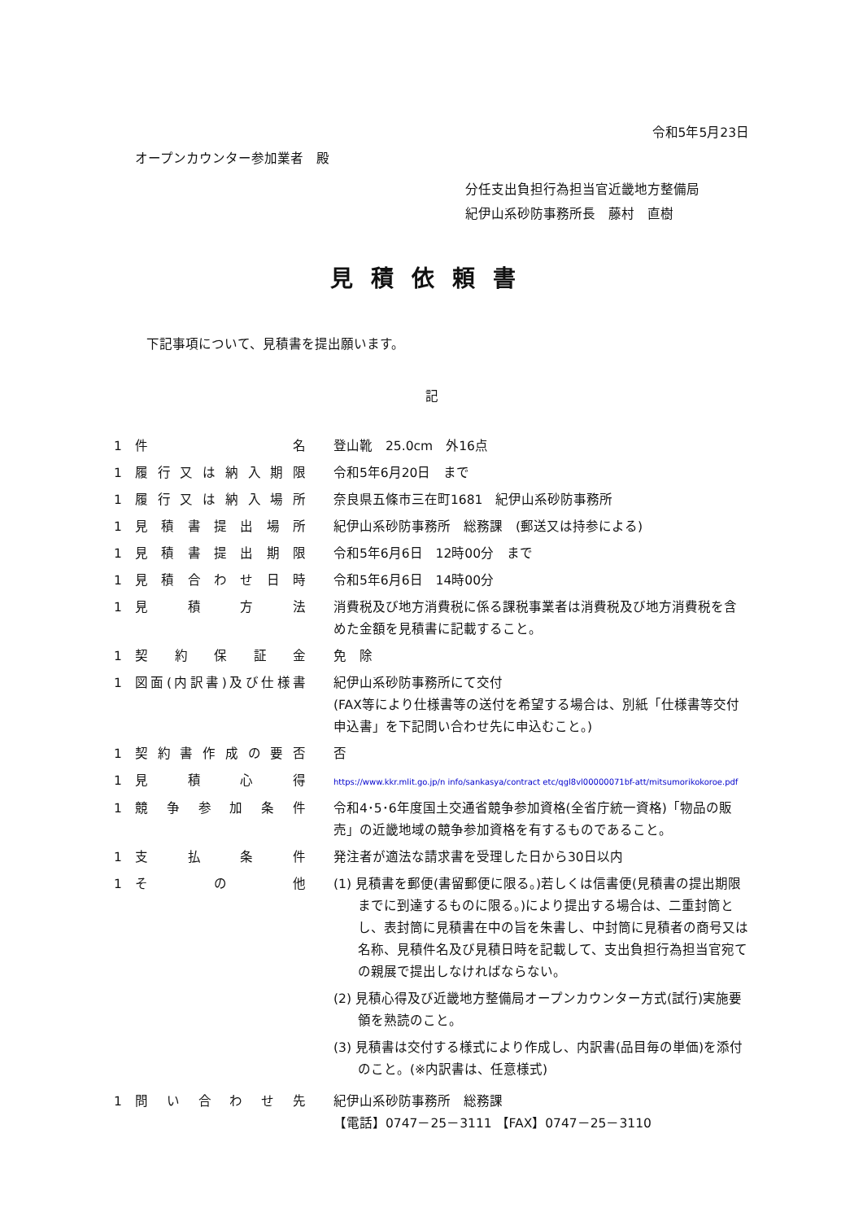令和5年5月23日
オープンカウンター参加業者　殿
分任支出負担行為担当官近畿地方整備局
紀伊山系砂防事務所長　藤村　直樹
見積依頼書
下記事項について、見積書を提出願います。
記
| 1 | 件名 | 登山靴 25.0cm 外16点 |
| 1 | 履行又は納入期限 | 令和5年6月20日 まで |
| 1 | 履行又は納入場所 | 奈良県五條市三在町1681 紀伊山系砂防事務所 |
| 1 | 見積書提出場所 | 紀伊山系砂防事務所 総務課 (郵送又は持参による) |
| 1 | 見積書提出期限 | 令和5年6月6日 12時00分 まで |
| 1 | 見積合わせ日時 | 令和5年6月6日 14時00分 |
| 1 | 見積方法 | 消費税及び地方消費税に係る課税事業者は消費税及び地方消費税を含めた金額を見積書に記載すること。 |
| 1 | 契約保証金 | 免 除 |
| 1 | 図面(内訳書)及び仕様書 | 紀伊山系砂防事務所にて交付 (FAX等により仕様書等の送付を希望する場合は、別紙「仕様書等交付申込書」を下記問い合わせ先に申込むこと。) |
| 1 | 契約書作成の要否 | 否 |
| 1 | 見積心得 | https://www.kkr.mlit.go.jp/n info/sankasya/contract etc/qgl8vl00000071bf-att/mitsumorikokoroe.pdf |
| 1 | 競争参加条件 | 令和4･5･6年度国土交通省競争参加資格(全省庁統一資格)「物品の販売」の近畿地域の競争参加資格を有するものであること。 |
| 1 | 支払条件 | 発注者が適法な請求書を受理した日から30日以内 |
| 1 | その他 | (1) 見積書を郵便(書留郵便に限る。)若しくは信書便(見積書の提出期限までに到達するものに限る。)により提出する場合は、二重封筒とし、表封筒に見積書在中の旨を朱書し、中封筒に見積者の商号又は名称、見積件名及び見積日時を記載して、支出負担行為担当官宛ての親展で提出しなければならない。 (2) 見積心得及び近畿地方整備局オープンカウンター方式(試行)実施要領を熟読のこと。 (3) 見積書は交付する様式により作成し、内訳書(品目毎の単価)を添付のこと。(※内訳書は、任意様式) |
| 1 | 問い合わせ先 | 紀伊山系砂防事務所 総務課 【電話】0747－25－3111 【FAX】0747－25－3110 |